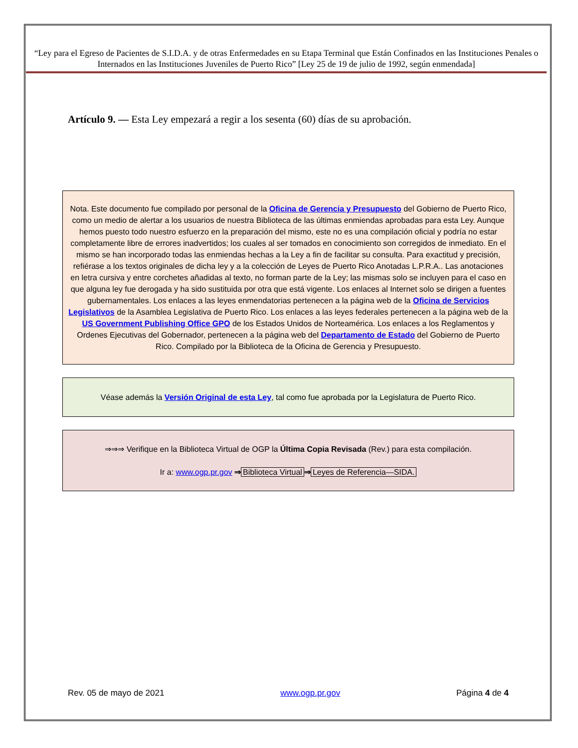“Ley para el Egreso de Pacientes de S.I.D.A. y de otras Enfermedades en su Etapa Terminal que Están Confinados en las Instituciones Penales o Internados en las Instituciones Juveniles de Puerto Rico” [Ley 25 de 19 de julio de 1992, según enmendada]
Artículo 9. — Esta Ley empezará a regir a los sesenta (60) días de su aprobación.
Nota. Este documento fue compilado por personal de la Oficina de Gerencia y Presupuesto del Gobierno de Puerto Rico, como un medio de alertar a los usuarios de nuestra Biblioteca de las últimas enmiendas aprobadas para esta Ley. Aunque hemos puesto todo nuestro esfuerzo en la preparación del mismo, este no es una compilación oficial y podría no estar completamente libre de errores inadvertidos; los cuales al ser tomados en conocimiento son corregidos de inmediato. En el mismo se han incorporado todas las enmiendas hechas a la Ley a fin de facilitar su consulta. Para exactitud y precisión, refiérase a los textos originales de dicha ley y a la colección de Leyes de Puerto Rico Anotadas L.P.R.A.. Las anotaciones en letra cursiva y entre corchetes añadidas al texto, no forman parte de la Ley; las mismas solo se incluyen para el caso en que alguna ley fue derogada y ha sido sustituida por otra que está vigente. Los enlaces al Internet solo se dirigen a fuentes gubernamentales. Los enlaces a las leyes enmendatorias pertenecen a la página web de la Oficina de Servicios Legislativos de la Asamblea Legislativa de Puerto Rico. Los enlaces a las leyes federales pertenecen a la página web de la US Government Publishing Office GPO de los Estados Unidos de Norteamérica. Los enlaces a los Reglamentos y Ordenes Ejecutivas del Gobernador, pertenecen a la página web del Departamento de Estado del Gobierno de Puerto Rico. Compilado por la Biblioteca de la Oficina de Gerencia y Presupuesto.
Véase además la Versión Original de esta Ley, tal como fue aprobada por la Legislatura de Puerto Rico.
⇒⇒⇒ Verifique en la Biblioteca Virtual de OGP la Última Copia Revisada (Rev.) para esta compilación.
Ir a: www.ogp.pr.gov ⇒ Biblioteca Virtual ⇒ Leyes de Referencia—SIDA.
Rev. 05 de mayo de 2021 www.ogp.pr.gov Página 4 de 4